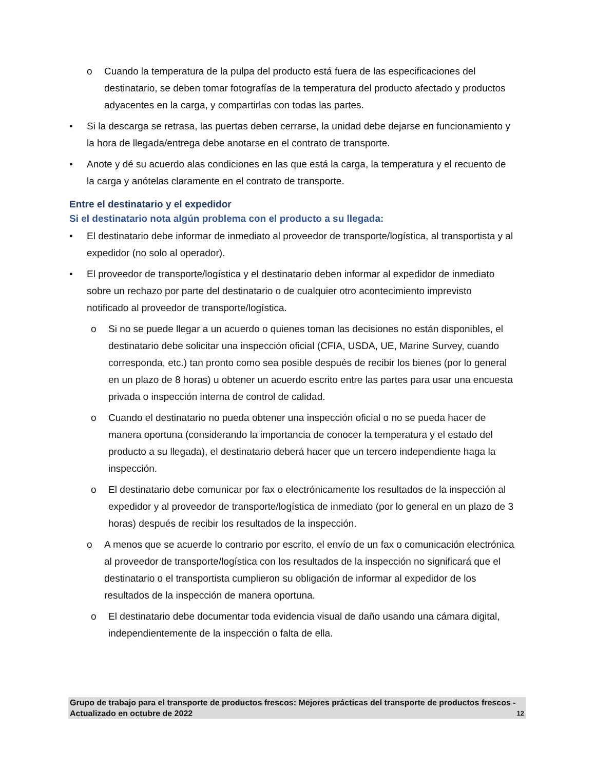o Cuando la temperatura de la pulpa del producto está fuera de las especificaciones del destinatario, se deben tomar fotografías de la temperatura del producto afectado y productos adyacentes en la carga, y compartirlas con todas las partes.
• Si la descarga se retrasa, las puertas deben cerrarse, la unidad debe dejarse en funcionamiento y la hora de llegada/entrega debe anotarse en el contrato de transporte.
• Anote y dé su acuerdo alas condiciones en las que está la carga, la temperatura y el recuento de la carga y anótelas claramente en el contrato de transporte.
Entre el destinatario y el expedidor
Si el destinatario nota algún problema con el producto a su llegada:
• El destinatario debe informar de inmediato al proveedor de transporte/logística, al transportista y al expedidor (no solo al operador).
• El proveedor de transporte/logística y el destinatario deben informar al expedidor de inmediato sobre un rechazo por parte del destinatario o de cualquier otro acontecimiento imprevisto notificado al proveedor de transporte/logística.
o Si no se puede llegar a un acuerdo o quienes toman las decisiones no están disponibles, el destinatario debe solicitar una inspección oficial (CFIA, USDA, UE, Marine Survey, cuando corresponda, etc.) tan pronto como sea posible después de recibir los bienes (por lo general en un plazo de 8 horas) u obtener un acuerdo escrito entre las partes para usar una encuesta privada o inspección interna de control de calidad.
o Cuando el destinatario no pueda obtener una inspección oficial o no se pueda hacer de manera oportuna (considerando la importancia de conocer la temperatura y el estado del producto a su llegada), el destinatario deberá hacer que un tercero independiente haga la inspección.
o El destinatario debe comunicar por fax o electrónicamente los resultados de la inspección al expedidor y al proveedor de transporte/logística de inmediato (por lo general en un plazo de 3 horas) después de recibir los resultados de la inspección.
o A menos que se acuerde lo contrario por escrito, el envío de un fax o comunicación electrónica al proveedor de transporte/logística con los resultados de la inspección no significará que el destinatario o el transportista cumplieron su obligación de informar al expedidor de los resultados de la inspección de manera oportuna.
o El destinatario debe documentar toda evidencia visual de daño usando una cámara digital, independientemente de la inspección o falta de ella.
Grupo de trabajo para el transporte de productos frescos: Mejores prácticas del transporte de productos frescos - Actualizado en octubre de 2022 12